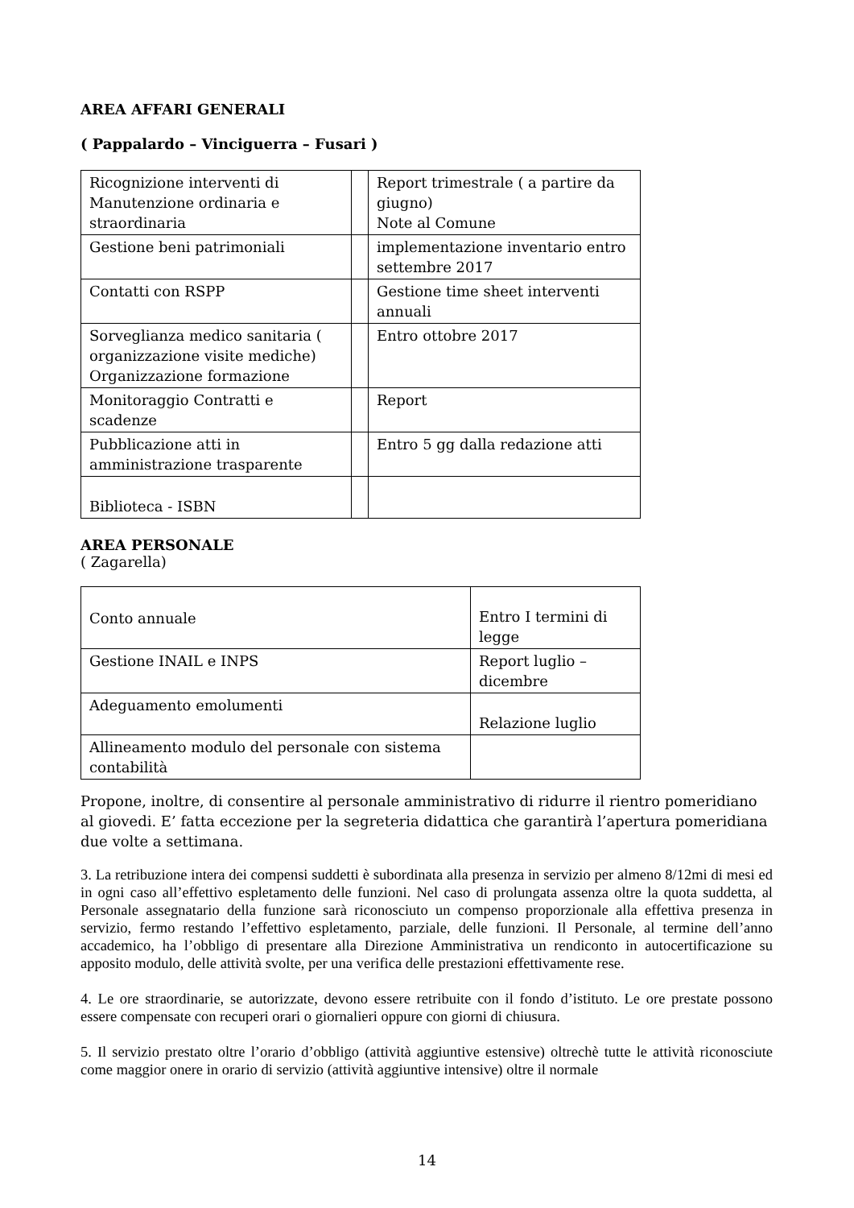AREA AFFARI GENERALI
( Pappalardo – Vinciguerra – Fusari )
| Ricognizione interventi di Manutenzione ordinaria e straordinaria | | Report trimestrale ( a partire da giugno) Note al Comune |
| Gestione beni patrimoniali | | implementazione inventario entro settembre 2017 |
| Contatti con RSPP | | Gestione time sheet interventi annuali |
| Sorveglianza medico sanitaria ( organizzazione visite mediche) Organizzazione formazione | | Entro ottobre 2017 |
| Monitoraggio Contratti e scadenze | | Report |
| Pubblicazione atti in amministrazione trasparente | | Entro 5 gg dalla redazione atti |
| Biblioteca - ISBN | | |
AREA PERSONALE
( Zagarella)
| Conto annuale | Entro I termini di legge |
| Gestione INAIL e INPS | Report luglio – dicembre |
| Adeguamento emolumenti | Relazione luglio |
| Allineamento modulo del personale con sistema contabilità | |
Propone, inoltre, di consentire al personale amministrativo di ridurre il rientro pomeridiano al giovedi. E’ fatta eccezione per la segreteria didattica che garantirà l’apertura pomeridiana due volte a settimana.
3. La retribuzione intera dei compensi suddetti è subordinata alla presenza in servizio per almeno 8/12mi di mesi ed in ogni caso all’effettivo espletamento delle funzioni. Nel caso di prolungata assenza oltre la quota suddetta, al Personale assegnatario della funzione sarà riconosciuto un compenso proporzionale alla effettiva presenza in servizio, fermo restando l’effettivo espletamento, parziale, delle funzioni. Il Personale, al termine dell’anno accademico, ha l’obbligo di presentare alla Direzione Amministrativa un rendiconto in autocertificazione su apposito modulo, delle attività svolte, per una verifica delle prestazioni effettivamente rese.
4. Le ore straordinarie, se autorizzate, devono essere retribuite con il fondo d’istituto. Le ore prestate possono essere compensate con recuperi orari o giornalieri oppure con giorni di chiusura.
5. Il servizio prestato oltre l’orario d’obbligo (attività aggiuntive estensive) oltrechè tutte le attività riconosciute come maggior onere in orario di servizio (attività aggiuntive intensive) oltre il normale
14